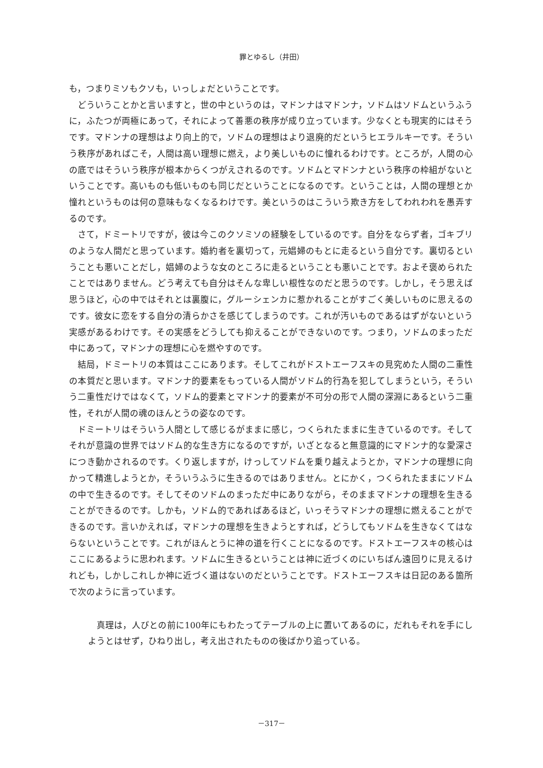罪とゆるし（井田）
も，つまりミソもクソも，いっしょだということです。
どういうことかと言いますと，世の中というのは，マドンナはマドンナ，ソドムはソドムというふうに，ふたつが両極にあって，それによって善悪の秩序が成り立っています。少なくとも現実的にはそうです。マドンナの理想はより向上的で，ソドムの理想はより退廃的だというヒエラルキーです。そういう秩序があればこそ，人間は高い理想に燃え，より美しいものに憧れるわけです。ところが，人間の心の底ではそういう秩序が根本からくつがえされるのです。ソドムとマドンナという秩序の枠組がないということです。高いものも低いものも同じだということになるのです。ということは，人間の理想とか憧れというものは何の意味もなくなるわけです。美というのはこういう欺き方をしてわれわれを愚弄するのです。
さて，ドミートリですが，彼は今このクソミソの経験をしているのです。自分をならず者，ゴキブリのような人間だと思っています。婚約者を裏切って，元娼婦のもとに走るという自分です。裏切るということも悪いことだし，娼婦のような女のところに走るということも悪いことです。およそ褒められたことではありません。どう考えても自分はそんな卑しい根性なのだと思うのです。しかし，そう思えば思うほど，心の中ではそれとは裏腹に，グルーシェンカに惹かれることがすごく美しいものに思えるのです。彼女に恋をする自分の清らかさを感じてしまうのです。これが汚いものであるはずがないという実感があるわけです。その実感をどうしても抑えることができないのです。つまり，ソドムのまっただ中にあって，マドンナの理想に心を燃やすのです。
結局，ドミートリの本質はここにあります。そしてこれがドストエーフスキの見究めた人間の二重性の本質だと思います。マドンナ的要素をもっている人間がソドム的行為を犯してしまうという，そういう二重性だけではなくて，ソドム的要素とマドンナ的要素が不可分の形で人間の深淵にあるという二重性，それが人間の魂のほんとうの姿なのです。
ドミートリはそういう人間として感じるがままに感じ，つくられたままに生きているのです。そしてそれが意識の世界ではソドム的な生き方になるのですが，いざとなると無意識的にマドンナ的な愛深さにつき動かされるのです。くり返しますが，けっしてソドムを乗り越えようとか，マドンナの理想に向かって精進しようとか，そういうふうに生きるのではありません。とにかく，つくられたままにソドムの中で生きるのです。そしてそのソドムのまっただ中にありながら，そのままマドンナの理想を生きることができるのです。しかも，ソドム的であればあるほど，いっそうマドンナの理想に燃えることができるのです。言いかえれば，マドンナの理想を生きようとすれば，どうしてもソドムを生きなくてはならないということです。これがほんとうに神の道を行くことになるのです。ドストエーフスキの核心はここにあるように思われます。ソドムに生きるということは神に近づくのにいちばん遠回りに見えるけれども，しかしこれしか神に近づく道はないのだということです。ドストエーフスキは日記のある箇所で次のように言っています。
真理は，人びとの前に100年にもわたってテーブルの上に置いてあるのに，だれもそれを手にしようとはせず，ひねり出し，考え出されたものの後ばかり追っている。
－317－